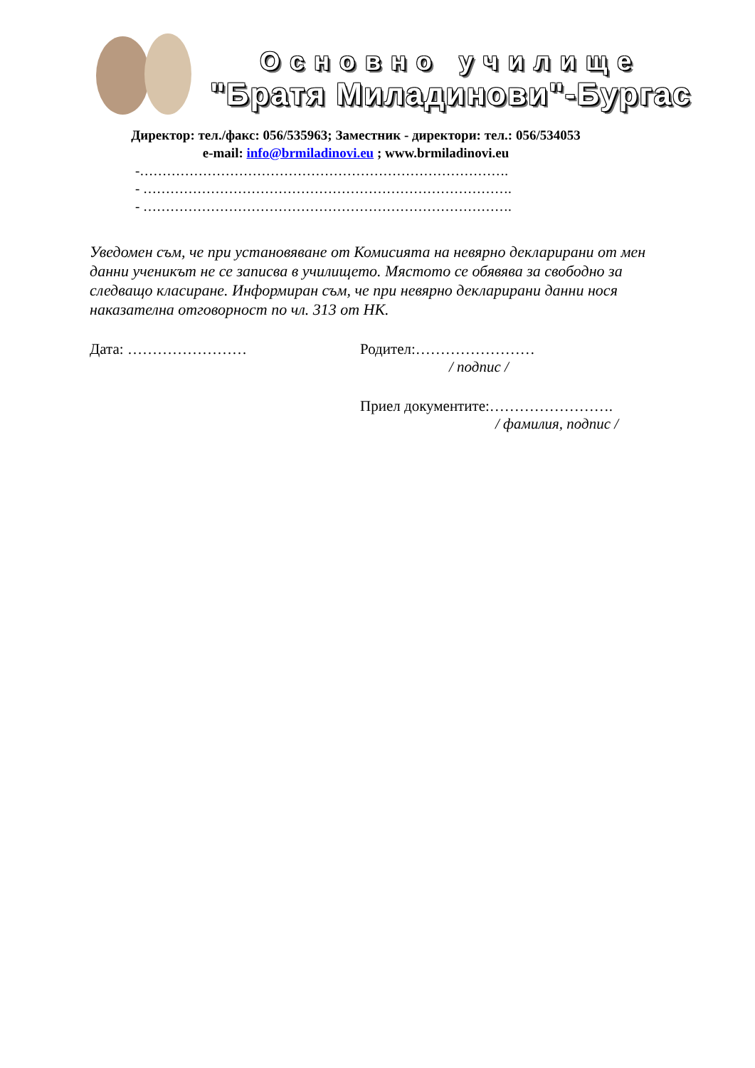Основно училище
"Братя Миладинови"-Бургас
Директор: тел./факс: 056/535963; Заместник - директори: тел.: 056/534053
e-mail: info@brmiladinovi.eu ; www.brmiladinovi.eu
-……………………………………………………………………….
- ……………………………………………………………………….
- ……………………………………………………………………….
Уведомен съм, че при установяване от Комисията на невярно декларирани от мен данни ученикът не се записва в училището. Мястото се обявява за свободно за следващо класиране. Информиран съм, че при невярно декларирани данни нося наказателна отговорност по чл. 313 от НК.
Дата: …………………… Родител:……………………
/ подпис /
Приел документите:…………………….
/ фамилия, подпис /